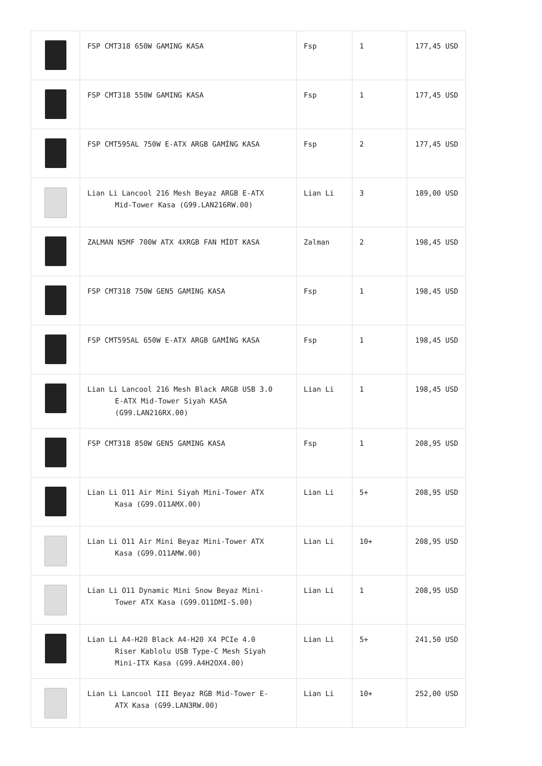| | FSP CMT318 650W GAMING KASA | Fsp | 1 | 177,45 USD |
| | FSP CMT318 550W GAMING KASA | Fsp | 1 | 177,45 USD |
| | FSP CMT595AL 750W E-ATX ARGB GAMİNG KASA | Fsp | 2 | 177,45 USD |
| | Lian Li Lancool 216 Mesh Beyaz ARGB E-ATX Mid-Tower Kasa (G99.LAN216RW.00) | Lian Li | 3 | 189,00 USD |
| | ZALMAN N5MF 700W ATX 4XRGB FAN MİDT KASA | Zalman | 2 | 198,45 USD |
| | FSP CMT318 750W GEN5 GAMING KASA | Fsp | 1 | 198,45 USD |
| | FSP CMT595AL 650W E-ATX ARGB GAMİNG KASA | Fsp | 1 | 198,45 USD |
| | Lian Li Lancool 216 Mesh Black ARGB USB 3.0 E-ATX Mid-Tower Siyah KASA (G99.LAN216RX.00) | Lian Li | 1 | 198,45 USD |
| | FSP CMT318 850W GEN5 GAMING KASA | Fsp | 1 | 208,95 USD |
| | Lian Li O11 Air Mini Siyah Mini-Tower ATX Kasa (G99.O11AMX.00) | Lian Li | 5+ | 208,95 USD |
| | Lian Li O11 Air Mini Beyaz Mini-Tower ATX Kasa (G99.O11AMW.00) | Lian Li | 10+ | 208,95 USD |
| | Lian Li O11 Dynamic Mini Snow Beyaz Mini- Tower ATX Kasa (G99.O11DMI-S.00) | Lian Li | 1 | 208,95 USD |
| | Lian Li A4-H20 Black A4-H20 X4 PCIe 4.0 Riser Kablolu USB Type-C Mesh Siyah Mini-ITX Kasa (G99.A4H2OX4.00) | Lian Li | 5+ | 241,50 USD |
| | Lian Li Lancool III Beyaz RGB Mid-Tower E- ATX Kasa (G99.LAN3RW.00) | Lian Li | 10+ | 252,00 USD |